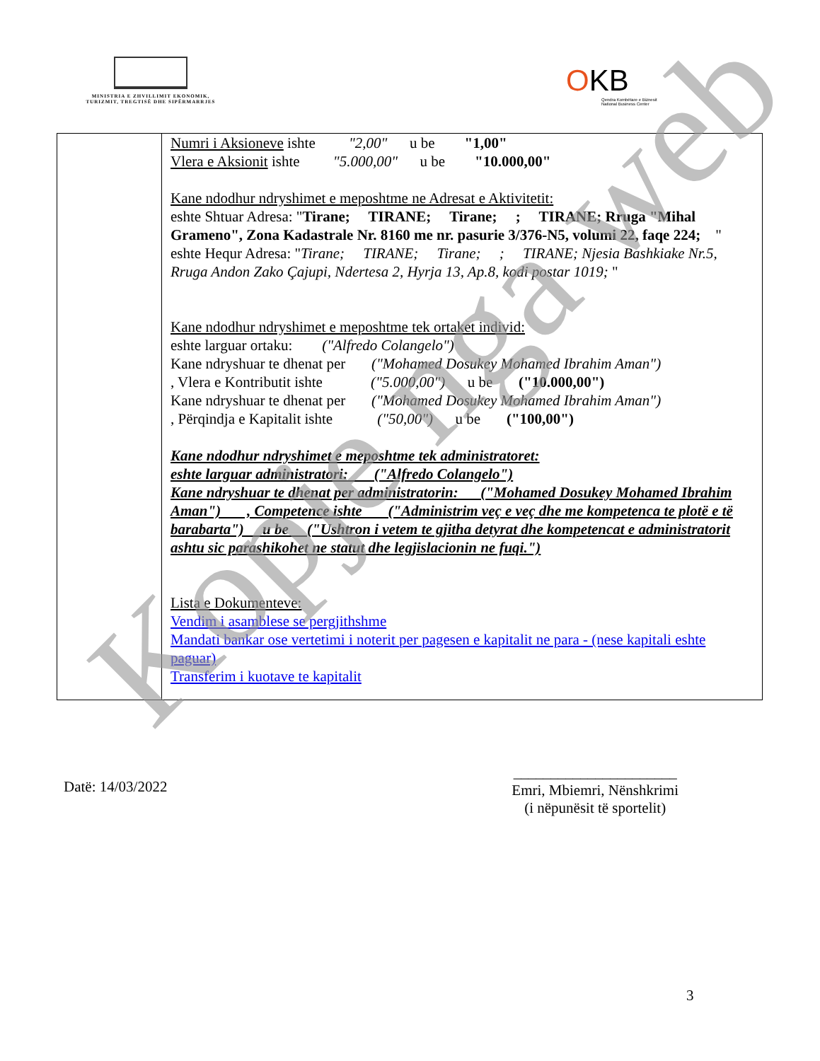MINISTRIA E ZHVILLIMIT EKONOMIK, TURIZMIT, TREGTISË DHE SIPËRMARRJES
OKB
Qendra Kombëtare e Biznesit
National Business Center
| | Numri i Aksioneve ishte "2,00" u be "1,00" Vlera e Aksionit ishte "5.000,00" u be "10.000,00" Kane ndodhur ndryshimet e meposhtme ne Adresat e Aktivitetit: eshte Shtuar Adresa: " Tirane; TIRANE; Tirane; ; TIRANE; Rruga "Mihal Grameno", Zona Kadastrale Nr. 8160 me nr. pasurie 3/376-N5, volumi 22, faqe 224; " eshte Hequr Adresa: " Tirane; TIRANE; Tirane; ; TIRANE; Njesia Bashkiake Nr.5, Rruga Andon Zako Çajupi, Ndertesa 2, Hyrja 13, Ap.8, kodi postar 1019; " Kane ndodhur ndryshimet e meposhtme tek ortaket individ: eshte larguar ortaku: ("Alfredo Colangelo") Kane ndryshuar te dhenat per ("Mohamed Dosukey Mohamed Ibrahim Aman") , Vlera e Kontributit ishte ("5.000,00") u be ("10.000,00") Kane ndryshuar te dhenat per ("Mohamed Dosukey Mohamed Ibrahim Aman") , Përqindja e Kapitalit ishte ("50,00") u be ("100,00") Kane ndodhur ndryshimet e meposhtme tek administratoret: eshte larguar administratori: ("Alfredo Colangelo") Kane ndryshuar te dhenat per administratorin: ("Mohamed Dosukey Mohamed Ibrahim Aman") , Competence ishte ("Administrim veç e veç dhe me kompetenca te plotë e të barabarta") u be ("Ushtron i vetem te gjitha detyrat dhe kompetencat e administratorit ashtu sic parashikohet ne statut dhe legjislacionin ne fuqi.") Lista e Dokumenteve: Vendim i asamblese se pergjithshme Mandati bankar ose vertetimi i noterit per pagesen e kapitalit ne para - (nese kapitali eshte paguar) Transferim i kuotave te kapitalit |
Datë: 14/03/2022
______________________
Emri, Mbiemri, Nënshkrimi
(i nëpunësit të sportelit)
3
Kopje nga web